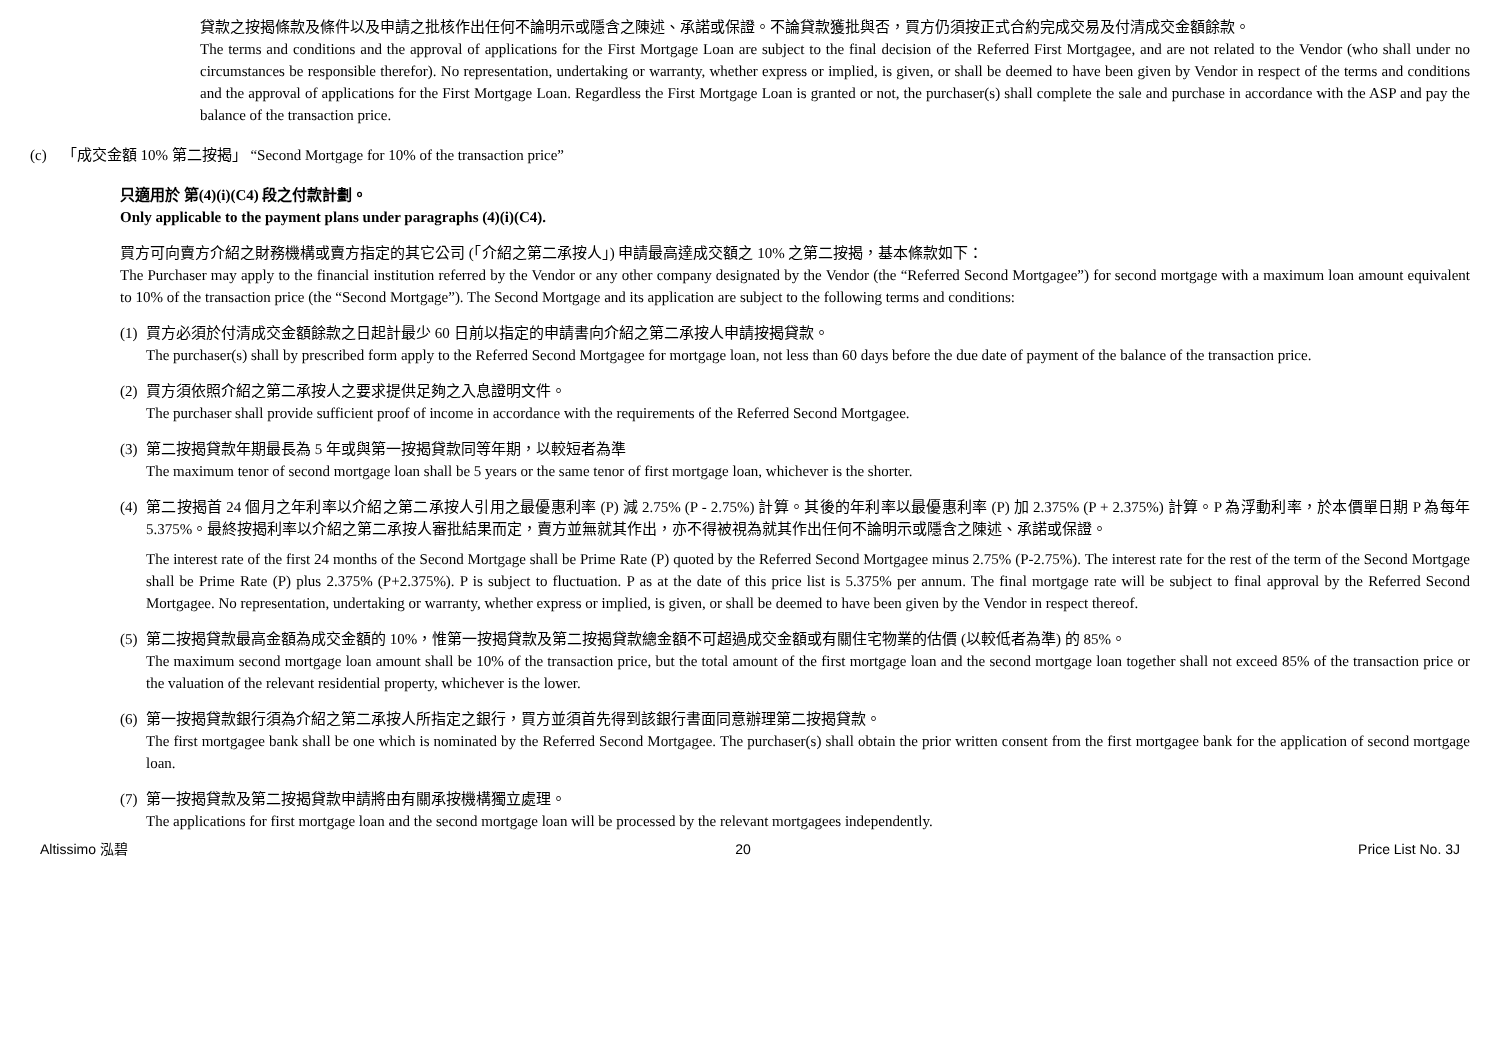貸款之按揭條款及條件以及申請之批核作出任何不論明示或隱含之陳述、承諾或保證。不論貸款獲批與否，買方仍須按正式合約完成交易及付清成交金額餘款。
The terms and conditions and the approval of applications for the First Mortgage Loan are subject to the final decision of the Referred First Mortgagee, and are not related to the Vendor (who shall under no circumstances be responsible therefor). No representation, undertaking or warranty, whether express or implied, is given, or shall be deemed to have been given by Vendor in respect of the terms and conditions and the approval of applications for the First Mortgage Loan. Regardless the First Mortgage Loan is granted or not, the purchaser(s) shall complete the sale and purchase in accordance with the ASP and pay the balance of the transaction price.
(c) 「成交金額 10% 第二按揭」 “Second Mortgage for 10% of the transaction price”
只適用於 第(4)(i)(C4) 段之付款計劃。
Only applicable to the payment plans under paragraphs (4)(i)(C4).
買方可向賣方介紹之財務機構或賣方指定的其它公司 (「介紹之第二承按人」) 申請最高達成交額之 10% 之第二按揭，基本條款如下：
The Purchaser may apply to the financial institution referred by the Vendor or any other company designated by the Vendor (the “Referred Second Mortgagee”) for second mortgage with a maximum loan amount equivalent to 10% of the transaction price (the “Second Mortgage”). The Second Mortgage and its application are subject to the following terms and conditions:
(1)
買方必須於付清成交金額餘款之日起計最少 60 日前以指定的申請書向介紹之第二承按人申請按揭貸款。
The purchaser(s) shall by prescribed form apply to the Referred Second Mortgagee for mortgage loan, not less than 60 days before the due date of payment of the balance of the transaction price.
(2)
買方須依照介紹之第二承按人之要求提供足夠之入息證明文件。
The purchaser shall provide sufficient proof of income in accordance with the requirements of the Referred Second Mortgagee.
(3)
第二按揭貸款年期最長為 5 年或與第一按揭貸款同等年期，以較短者為準
The maximum tenor of second mortgage loan shall be 5 years or the same tenor of first mortgage loan, whichever is the shorter.
(4)
第二按揭首 24 個月之年利率以介紹之第二承按人引用之最優惠利率 (P) 減 2.75% (P - 2.75%) 計算。其後的年利率以最優惠利率 (P) 加 2.375% (P + 2.375%) 計算。P 為浮動利率，於本價單日期 P 為每年 5.375%。最終按揭利率以介紹之第二承按人審批結果而定，賣方並無就其作出，亦不得被視為就其作出任何不論明示或隱含之陳述、承諾或保證。
The interest rate of the first 24 months of the Second Mortgage shall be Prime Rate (P) quoted by the Referred Second Mortgagee minus 2.75% (P-2.75%). The interest rate for the rest of the term of the Second Mortgage shall be Prime Rate (P) plus 2.375% (P+2.375%). P is subject to fluctuation. P as at the date of this price list is 5.375% per annum. The final mortgage rate will be subject to final approval by the Referred Second Mortgagee. No representation, undertaking or warranty, whether express or implied, is given, or shall be deemed to have been given by the Vendor in respect thereof.
(5)
第二按揭貸款最高金額為成交金額的 10%，惟第一按揭貸款及第二按揭貸款總金額不可超過成交金額或有關住宅物業的估價 (以較低者為準) 的 85%。
The maximum second mortgage loan amount shall be 10% of the transaction price, but the total amount of the first mortgage loan and the second mortgage loan together shall not exceed 85% of the transaction price or the valuation of the relevant residential property, whichever is the lower.
(6)
第一按揭貸款銀行須為介紹之第二承按人所指定之銀行，買方並須首先得到該銀行書面同意辦理第二按揭貸款。
The first mortgagee bank shall be one which is nominated by the Referred Second Mortgagee. The purchaser(s) shall obtain the prior written consent from the first mortgagee bank for the application of second mortgage loan.
(7)
第一按揭貸款及第二按揭貸款申請將由有關承按機構獨立處理。
The applications for first mortgage loan and the second mortgage loan will be processed by the relevant mortgagees independently.
Altissimo 泓碧 20 Price List No. 3J